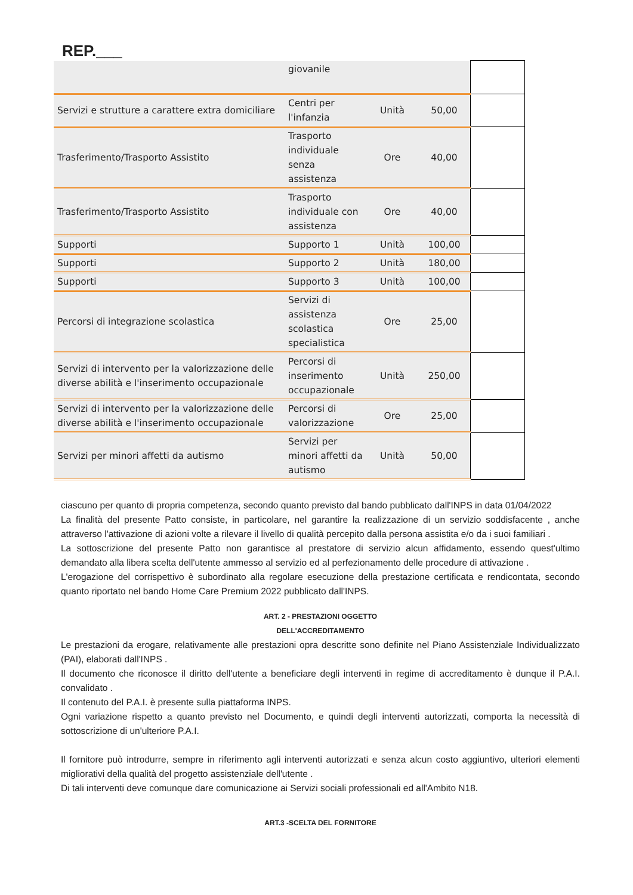REP.___
| | giovanile | | | |
| Servizi e strutture a carattere extra domiciliare | Centri per l'infanzia | Unità | 50,00 | |
| Trasferimento/Trasporto Assistito | Trasporto individuale senza assistenza | Ore | 40,00 | |
| Trasferimento/Trasporto Assistito | Trasporto individuale con assistenza | Ore | 40,00 | |
| Supporti | Supporto 1 | Unità | 100,00 | |
| Supporti | Supporto 2 | Unità | 180,00 | |
| Supporti | Supporto 3 | Unità | 100,00 | |
| Percorsi di integrazione scolastica | Servizi di assistenza scolastica specialistica | Ore | 25,00 | |
| Servizi di intervento per la valorizzazione delle diverse abilità e l'inserimento occupazionale | Percorsi di inserimento occupazionale | Unità | 250,00 | |
| Servizi di intervento per la valorizzazione delle diverse abilità e l'inserimento occupazionale | Percorsi di valorizzazione | Ore | 25,00 | |
| Servizi per minori affetti da autismo | Servizi per minori affetti da autismo | Unità | 50,00 | |
ciascuno per quanto di propria competenza, secondo quanto previsto dal bando pubblicato dall'INPS in data 01/04/2022
La finalità del presente Patto consiste, in particolare, nel garantire la realizzazione di un servizio soddisfacente , anche attraverso l'attivazione di azioni volte a rilevare il livello di qualità percepito dalla persona assistita e/o da i suoi familiari .
La sottoscrizione del presente Patto non garantisce al prestatore di servizio alcun affidamento, essendo quest'ultimo demandato alla libera scelta dell'utente ammesso al servizio ed al perfezionamento delle procedure di attivazione .
L'erogazione del corrispettivo è subordinato alla regolare esecuzione della prestazione certificata e rendicontata, secondo quanto riportato nel bando Home Care Premium 2022 pubblicato dall'INPS.
ART. 2 - PRESTAZIONI OGGETTO
DELL'ACCREDITAMENTO
Le prestazioni da erogare, relativamente alle prestazioni opra descritte sono definite nel Piano Assistenziale Individualizzato (PAI), elaborati dall'INPS .
Il documento che riconosce il diritto dell'utente a beneficiare degli interventi in regime di accreditamento è dunque il P.A.I. convalidato .
Il contenuto del P.A.I. è presente sulla piattaforma INPS.
Ogni variazione rispetto a quanto previsto nel Documento, e quindi degli interventi autorizzati, comporta la necessità di sottoscrizione di un'ulteriore P.A.I.
Il fornitore può introdurre, sempre in riferimento agli interventi autorizzati e senza alcun costo aggiuntivo, ulteriori elementi migliorativi della qualità del progetto assistenziale dell'utente .
Di tali interventi deve comunque dare comunicazione ai Servizi sociali professionali ed all'Ambito N18.
ART.3 -SCELTA DEL FORNITORE